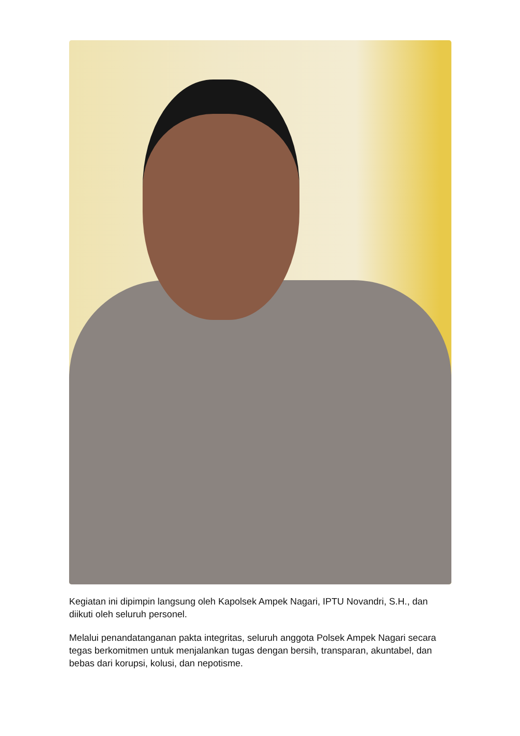Kegiatan ini dipimpin langsung oleh Kapolsek Ampek Nagari, IPTU Novandri, S.H., dan diikuti oleh seluruh personel.
Melalui penandatanganan pakta integritas, seluruh anggota Polsek Ampek Nagari secara tegas berkomitmen untuk menjalankan tugas dengan bersih, transparan, akuntabel, dan bebas dari korupsi, kolusi, dan nepotisme.